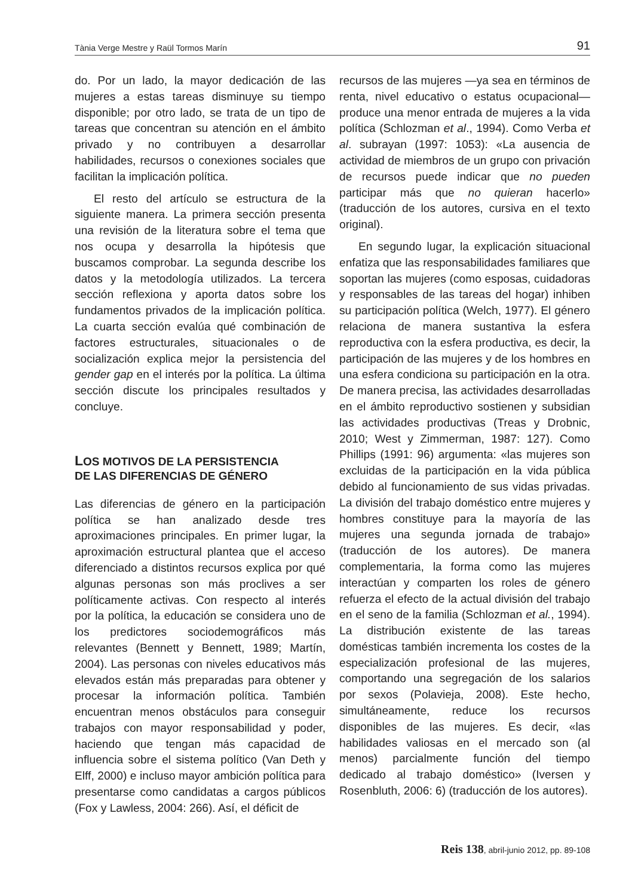Tània Verge Mestre y Raül Tormos Marín 91
do. Por un lado, la mayor dedicación de las mujeres a estas tareas disminuye su tiempo disponible; por otro lado, se trata de un tipo de tareas que concentran su atención en el ámbito privado y no contribuyen a desarrollar habilidades, recursos o conexiones sociales que facilitan la implicación política.
El resto del artículo se estructura de la siguiente manera. La primera sección presenta una revisión de la literatura sobre el tema que nos ocupa y desarrolla la hipótesis que buscamos comprobar. La segunda describe los datos y la metodología utilizados. La tercera sección reflexiona y aporta datos sobre los fundamentos privados de la implicación política. La cuarta sección evalúa qué combinación de factores estructurales, situacionales o de socialización explica mejor la persistencia del gender gap en el interés por la política. La última sección discute los principales resultados y concluye.
LOS MOTIVOS DE LA PERSISTENCIA
DE LAS DIFERENCIAS DE GÉNERO
Las diferencias de género en la participación política se han analizado desde tres aproximaciones principales. En primer lugar, la aproximación estructural plantea que el acceso diferenciado a distintos recursos explica por qué algunas personas son más proclives a ser políticamente activas. Con respecto al interés por la política, la educación se considera uno de los predictores sociodemográficos más relevantes (Bennett y Bennett, 1989; Martín, 2004). Las personas con niveles educativos más elevados están más preparadas para obtener y procesar la información política. También encuentran menos obstáculos para conseguir trabajos con mayor responsabilidad y poder, haciendo que tengan más capacidad de influencia sobre el sistema político (Van Deth y Elff, 2000) e incluso mayor ambición política para presentarse como candidatas a cargos públicos (Fox y Lawless, 2004: 266). Así, el déficit de
recursos de las mujeres —ya sea en términos de renta, nivel educativo o estatus ocupacional— produce una menor entrada de mujeres a la vida política (Schlozman et al., 1994). Como Verba et al. subrayan (1997: 1053): «La ausencia de actividad de miembros de un grupo con privación de recursos puede indicar que no pueden participar más que no quieran hacerlo» (traducción de los autores, cursiva en el texto original).
En segundo lugar, la explicación situacional enfatiza que las responsabilidades familiares que soportan las mujeres (como esposas, cuidadoras y responsables de las tareas del hogar) inhiben su participación política (Welch, 1977). El género relaciona de manera sustantiva la esfera reproductiva con la esfera productiva, es decir, la participación de las mujeres y de los hombres en una esfera condiciona su participación en la otra. De manera precisa, las actividades desarrolladas en el ámbito reproductivo sostienen y subsidian las actividades productivas (Treas y Drobnic, 2010; West y Zimmerman, 1987: 127). Como Phillips (1991: 96) argumenta: «las mujeres son excluidas de la participación en la vida pública debido al funcionamiento de sus vidas privadas. La división del trabajo doméstico entre mujeres y hombres constituye para la mayoría de las mujeres una segunda jornada de trabajo» (traducción de los autores). De manera complementaria, la forma como las mujeres interactúan y comparten los roles de género refuerza el efecto de la actual división del trabajo en el seno de la familia (Schlozman et al., 1994). La distribución existente de las tareas domésticas también incrementa los costes de la especialización profesional de las mujeres, comportando una segregación de los salarios por sexos (Polavieja, 2008). Este hecho, simultáneamente, reduce los recursos disponibles de las mujeres. Es decir, «las habilidades valiosas en el mercado son (al menos) parcialmente función del tiempo dedicado al trabajo doméstico» (Iversen y Rosenbluth, 2006: 6) (traducción de los autores).
Reis 138, abril-junio 2012, pp. 89-108